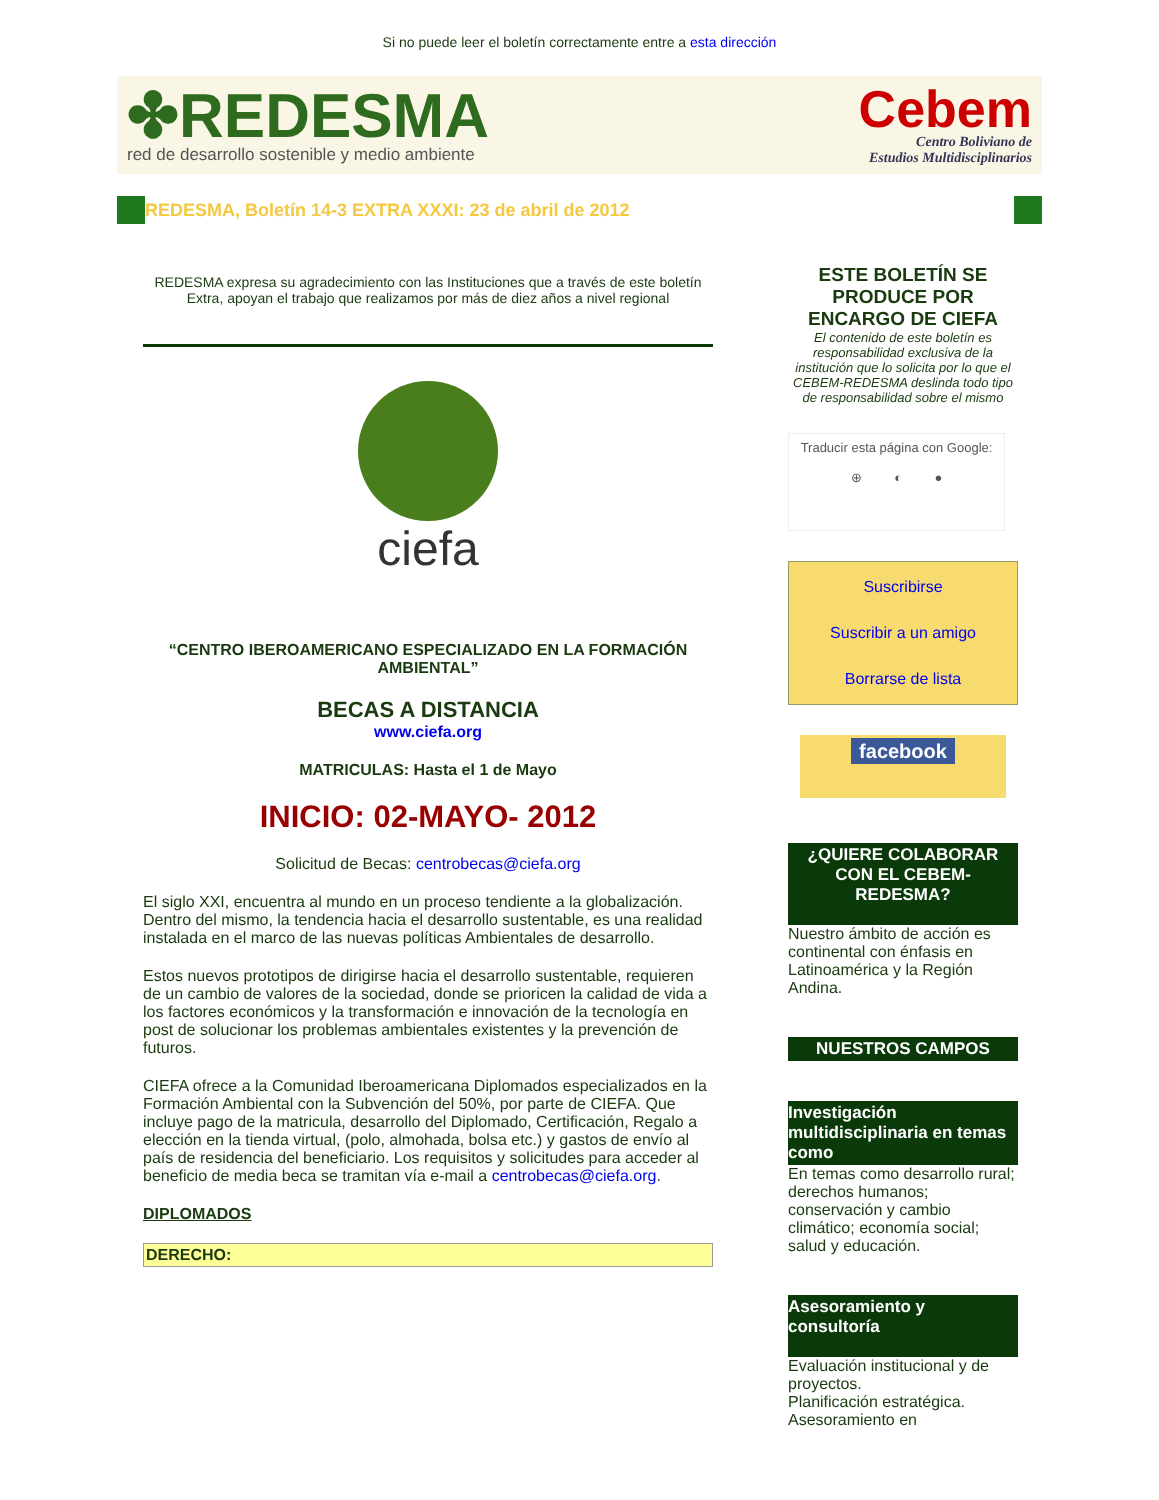Si no puede leer el boletín correctamente entre a esta dirección
✤REDESMA
red de desarrollo sostenible y medio ambiente
Cebem
Centro Boliviano de
Estudios Multidisciplinarios
REDESMA, Boletín 14-3 EXTRA XXXI: 23 de abril de 2012
REDESMA expresa su agradecimiento con las Instituciones que a través de este boletín Extra, apoyan el trabajo que realizamos por más de diez años a nivel regional
ciefa
“CENTRO IBEROAMERICANO ESPECIALIZADO EN LA FORMACIÓN AMBIENTAL”
BECAS A DISTANCIA
www.ciefa.org
MATRICULAS: Hasta el 1 de Mayo
INICIO: 02-MAYO- 2012
Solicitud de Becas: centrobecas@ciefa.org
El siglo XXI, encuentra al mundo en un proceso tendiente a la globalización. Dentro del mismo, la tendencia hacia el desarrollo sustentable, es una realidad instalada en el marco de las nuevas políticas Ambientales de desarrollo.
Estos nuevos prototipos de dirigirse hacia el desarrollo sustentable, requieren de un cambio de valores de la sociedad, donde se prioricen la calidad de vida a los factores económicos y la transformación e innovación de la tecnología en post de solucionar los problemas ambientales existentes y la prevención de futuros.
CIEFA ofrece a la Comunidad Iberoamericana Diplomados especializados en la Formación Ambiental con la Subvención del 50%, por parte de CIEFA. Que incluye pago de la matricula, desarrollo del Diplomado, Certificación, Regalo a elección en la tienda virtual, (polo, almohada, bolsa etc.) y gastos de envío al país de residencia del beneficiario. Los requisitos y solicitudes para acceder al beneficio de media beca se tramitan vía e-mail a centrobecas@ciefa.org.
DIPLOMADOS
DERECHO:
ESTE BOLETÍN SE PRODUCE POR ENCARGO DE CIEFA
El contenido de este boletín es responsabilidad exclusiva de la institución que lo solicita por lo que el CEBEM-REDESMA deslinda todo tipo de responsabilidad sobre el mismo
Traducir esta página con Google:
⊕ ◐ ●
Suscribirse
Suscribir a un amigo
Borrarse de lista
facebook
¿QUIERE COLABORAR CON EL CEBEM-REDESMA?
Nuestro ámbito de acción es continental con énfasis en Latinoamérica y la Región Andina.
NUESTROS CAMPOS
Investigación multidisciplinaria en temas como
En temas como desarrollo rural; derechos humanos; conservación y cambio climático; economía social; salud y educación.
Asesoramiento y consultoría
Evaluación institucional y de proyectos.
Planificación estratégica.
Asesoramiento en